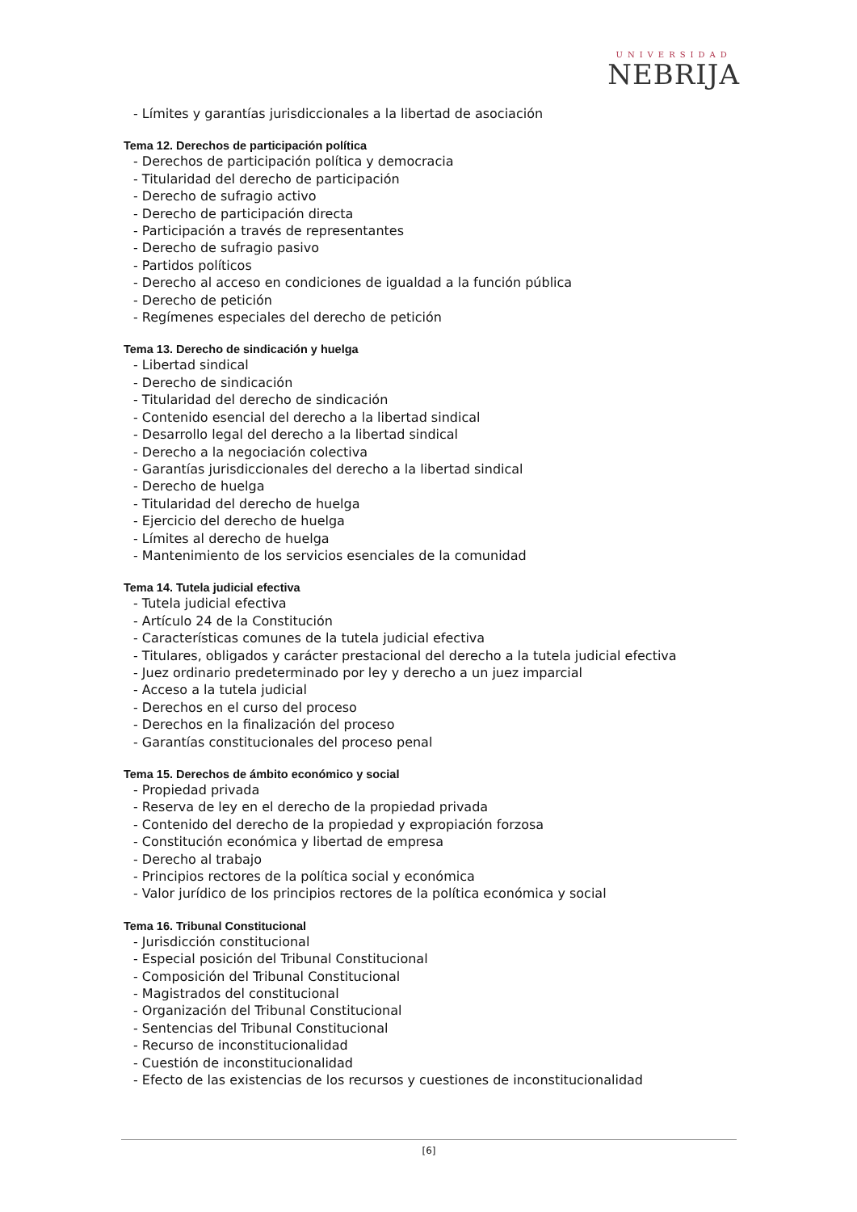UNIVERSIDAD
NEBRIJA
- Límites y garantías jurisdiccionales a la libertad de asociación
Tema 12. Derechos de participación política
- Derechos de participación política y democracia
- Titularidad del derecho de participación
- Derecho de sufragio activo
- Derecho de participación directa
- Participación a través de representantes
- Derecho de sufragio pasivo
- Partidos políticos
- Derecho al acceso en condiciones de igualdad a la función pública
- Derecho de petición
- Regímenes especiales del derecho de petición
Tema 13. Derecho de sindicación y huelga
- Libertad sindical
- Derecho de sindicación
- Titularidad del derecho de sindicación
- Contenido esencial del derecho a la libertad sindical
- Desarrollo legal del derecho a la libertad sindical
- Derecho a la negociación colectiva
- Garantías jurisdiccionales del derecho a la libertad sindical
- Derecho de huelga
- Titularidad del derecho de huelga
- Ejercicio del derecho de huelga
- Límites al derecho de huelga
- Mantenimiento de los servicios esenciales de la comunidad
Tema 14. Tutela judicial efectiva
- Tutela judicial efectiva
- Artículo 24 de la Constitución
- Características comunes de la tutela judicial efectiva
- Titulares, obligados y carácter prestacional del derecho a la tutela judicial efectiva
- Juez ordinario predeterminado por ley y derecho a un juez imparcial
- Acceso a la tutela judicial
- Derechos en el curso del proceso
- Derechos en la finalización del proceso
- Garantías constitucionales del proceso penal
Tema 15. Derechos de ámbito económico y social
- Propiedad privada
- Reserva de ley en el derecho de la propiedad privada
- Contenido del derecho de la propiedad y expropiación forzosa
- Constitución económica y libertad de empresa
- Derecho al trabajo
- Principios rectores de la política social y económica
- Valor jurídico de los principios rectores de la política económica y social
Tema 16. Tribunal Constitucional
- Jurisdicción constitucional
- Especial posición del Tribunal Constitucional
- Composición del Tribunal Constitucional
- Magistrados del constitucional
- Organización del Tribunal Constitucional
- Sentencias del Tribunal Constitucional
- Recurso de inconstitucionalidad
- Cuestión de inconstitucionalidad
- Efecto de las existencias de los recursos y cuestiones de inconstitucionalidad
[6]